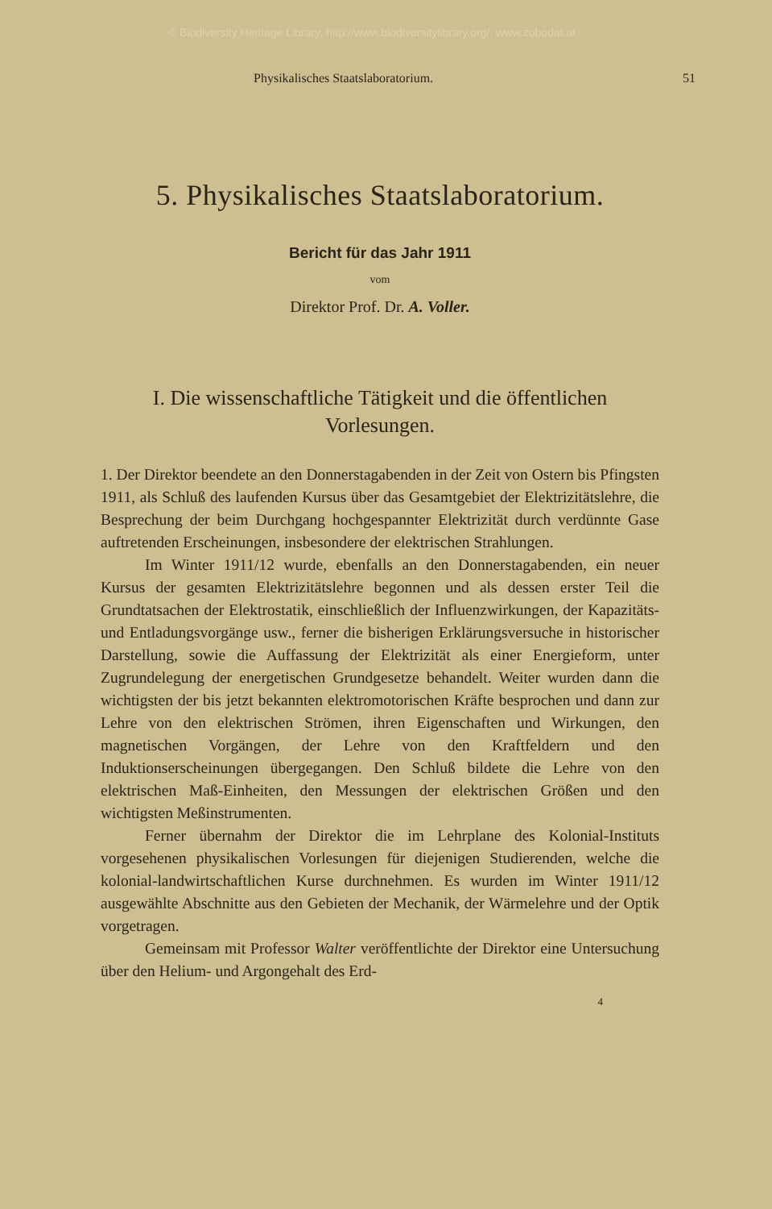© Biodiversity Heritage Library, http://www.biodiversitylibrary.org/; www.zobodat.at
Physikalisches Staatslaboratorium. 51
5. Physikalisches Staatslaboratorium.
Bericht für das Jahr 1911
vom
Direktor Prof. Dr. A. Voller.
I. Die wissenschaftliche Tätigkeit und die öffentlichen Vorlesungen.
1. Der Direktor beendete an den Donnerstagabenden in der Zeit von Ostern bis Pfingsten 1911, als Schluß des laufenden Kursus über das Gesamtgebiet der Elektrizitätslehre, die Besprechung der beim Durchgang hochgespannter Elektrizität durch verdünnte Gase auftretenden Erscheinungen, insbesondere der elektrischen Strahlungen.
Im Winter 1911/12 wurde, ebenfalls an den Donnerstagabenden, ein neuer Kursus der gesamten Elektrizitätslehre begonnen und als dessen erster Teil die Grundtatsachen der Elektrostatik, einschließlich der Influenzwirkungen, der Kapazitäts- und Entladungsvorgänge usw., ferner die bisherigen Erklärungsversuche in historischer Darstellung, sowie die Auffassung der Elektrizität als einer Energieform, unter Zugrundelegung der energetischen Grundgesetze behandelt. Weiter wurden dann die wichtigsten der bis jetzt bekannten elektromotorischen Kräfte besprochen und dann zur Lehre von den elektrischen Strömen, ihren Eigenschaften und Wirkungen, den magnetischen Vorgängen, der Lehre von den Kraftfeldern und den Induktionserscheinungen übergegangen. Den Schluß bildete die Lehre von den elektrischen Maß-Einheiten, den Messungen der elektrischen Größen und den wichtigsten Meßinstrumenten.
Ferner übernahm der Direktor die im Lehrplane des Kolonial-Instituts vorgesehenen physikalischen Vorlesungen für diejenigen Studierenden, welche die kolonial-landwirtschaftlichen Kurse durchnehmen. Es wurden im Winter 1911/12 ausgewählte Abschnitte aus den Gebieten der Mechanik, der Wärmelehre und der Optik vorgetragen.
Gemeinsam mit Professor Walter veröffentlichte der Direktor eine Untersuchung über den Helium- und Argongehalt des Erd-
4